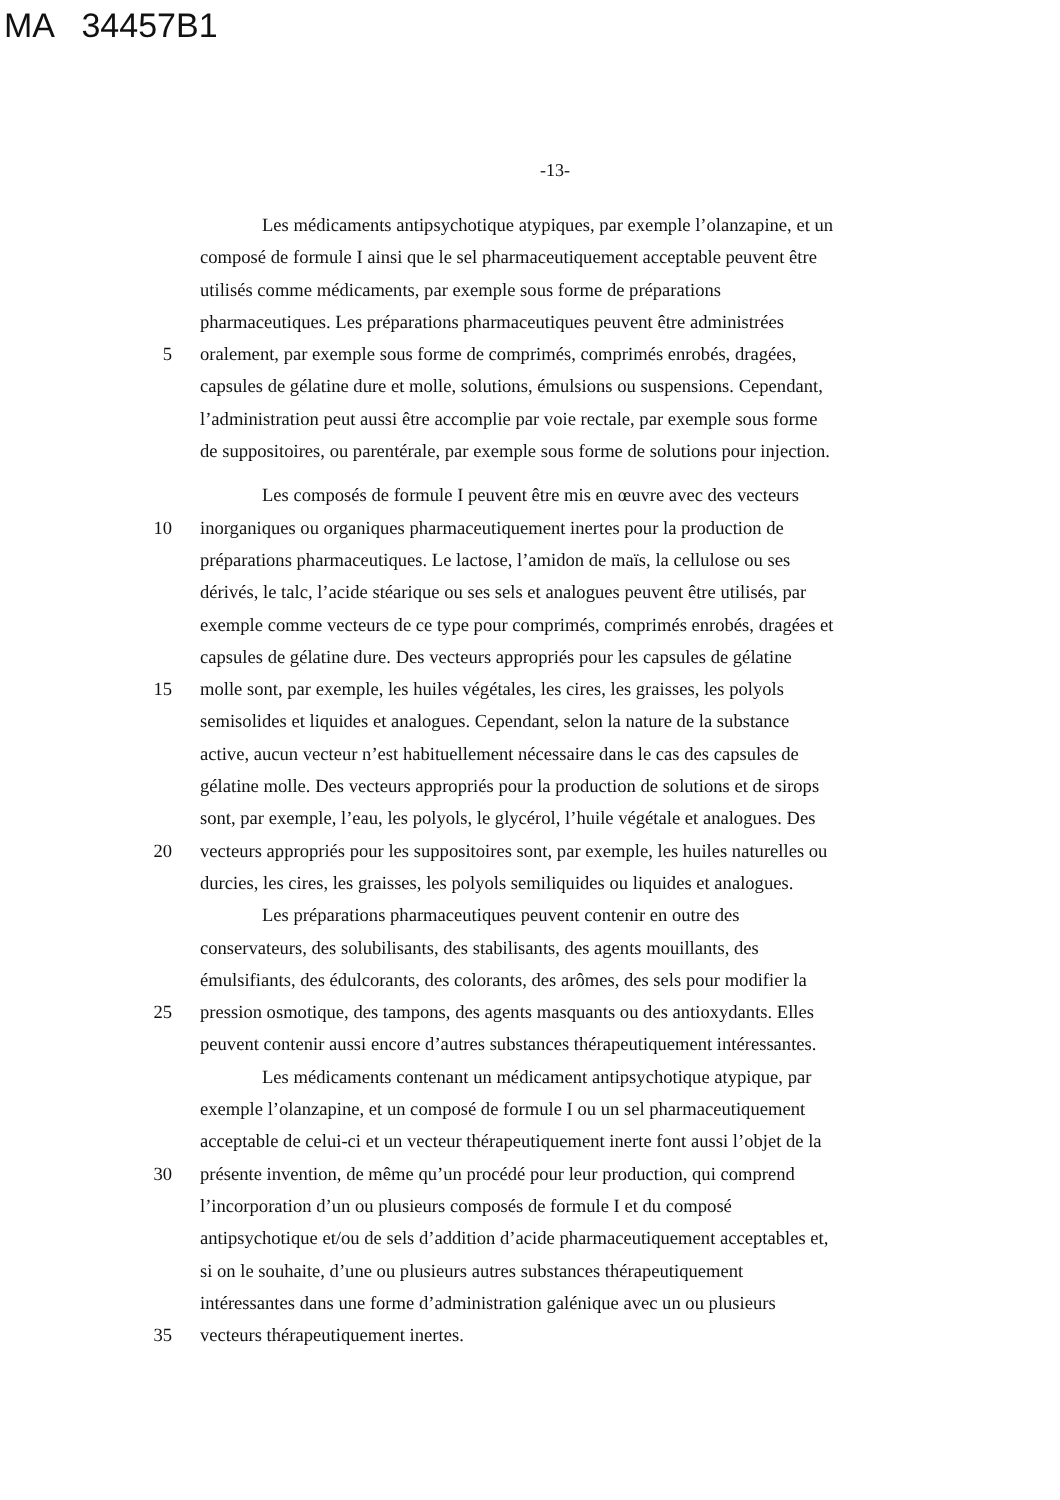MA 34457B1
-13-
Les médicaments antipsychotique atypiques, par exemple l’olanzapine, et un
composé de formule I ainsi que le sel pharmaceutiquement acceptable peuvent être
utilisés comme médicaments, par exemple sous forme de préparations
pharmaceutiques. Les préparations pharmaceutiques peuvent être administrées
5 oralement, par exemple sous forme de comprimés, comprimés enrobés, dragées,
capsules de gélatine dure et molle, solutions, émulsions ou suspensions. Cependant,
l’administration peut aussi être accomplie par voie rectale, par exemple sous forme
de suppositoires, ou parentérale, par exemple sous forme de solutions pour injection.
Les composés de formule I peuvent être mis en œuvre avec des vecteurs
10 inorganiques ou organiques pharmaceutiquement inertes pour la production de
préparations pharmaceutiques. Le lactose, l’amidon de maïs, la cellulose ou ses
dérivés, le talc, l’acide stéarique ou ses sels et analogues peuvent être utilisés, par
exemple comme vecteurs de ce type pour comprimés, comprimés enrobés, dragées et
capsules de gélatine dure. Des vecteurs appropriés pour les capsules de gélatine
15 molle sont, par exemple, les huiles végétales, les cires, les graisses, les polyols
semisolides et liquides et analogues. Cependant, selon la nature de la substance
active, aucun vecteur n’est habituellement nécessaire dans le cas des capsules de
gélatine molle. Des vecteurs appropriés pour la production de solutions et de sirops
sont, par exemple, l’eau, les polyols, le glycérol, l’huile végétale et analogues. Des
20 vecteurs appropriés pour les suppositoires sont, par exemple, les huiles naturelles ou
durcies, les cires, les graisses, les polyols semiliquides ou liquides et analogues.
Les préparations pharmaceutiques peuvent contenir en outre des
conservateurs, des solubilisants, des stabilisants, des agents mouillants, des
émulsifiants, des édulcorants, des colorants, des arômes, des sels pour modifier la
25 pression osmotique, des tampons, des agents masquants ou des antioxydants. Elles
peuvent contenir aussi encore d’autres substances thérapeutiquement intéressantes.
Les médicaments contenant un médicament antipsychotique atypique, par
exemple l’olanzapine, et un composé de formule I ou un sel pharmaceutiquement
acceptable de celui-ci et un vecteur thérapeutiquement inerte font aussi l’objet de la
30 présente invention, de même qu’un procédé pour leur production, qui comprend
l’incorporation d’un ou plusieurs composés de formule I et du composé
antipsychotique et/ou de sels d’addition d’acide pharmaceutiquement acceptables et,
si on le souhaite, d’une ou plusieurs autres substances thérapeutiquement
intéressantes dans une forme d’administration galénique avec un ou plusieurs
35 vecteurs thérapeutiquement inertes.